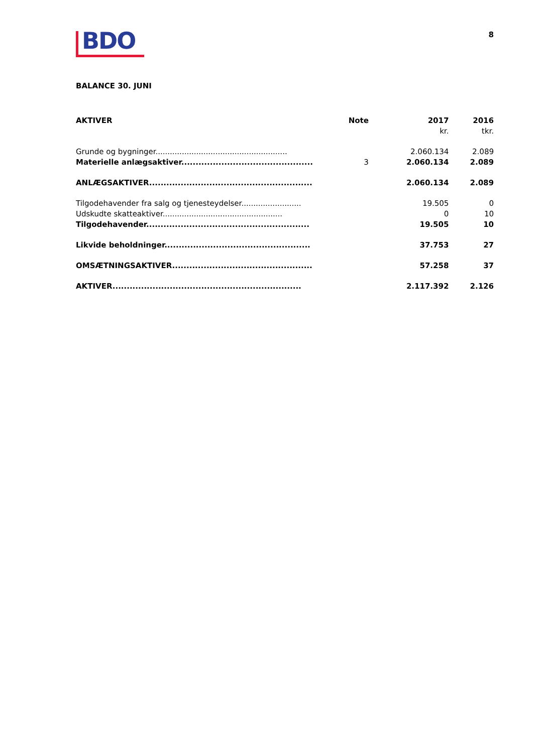BDO
8
BALANCE 30. JUNI
| AKTIVER | Note | 2017 | 2016 |
| --- | --- | --- | --- |
| | | kr. | tkr. |
| Grunde og bygninger....................................................... | | 2.060.134 | 2.089 |
| Materielle anlægsaktiver.............................................. | 3 | 2.060.134 | 2.089 |
| ANLÆGSAKTIVER......................................................... | | 2.060.134 | 2.089 |
| Tilgodehavender fra salg og tjenesteydelser......................... | | 19.505 | 0 |
| Udskudte skatteaktiver.................................................. | | 0 | 10 |
| Tilgodehavender......................................................... | | 19.505 | 10 |
| Likvide beholdninger................................................... | | 37.753 | 27 |
| OMSÆTNINGSAKTIVER................................................. | | 57.258 | 37 |
| AKTIVER.................................................................. | | 2.117.392 | 2.126 |